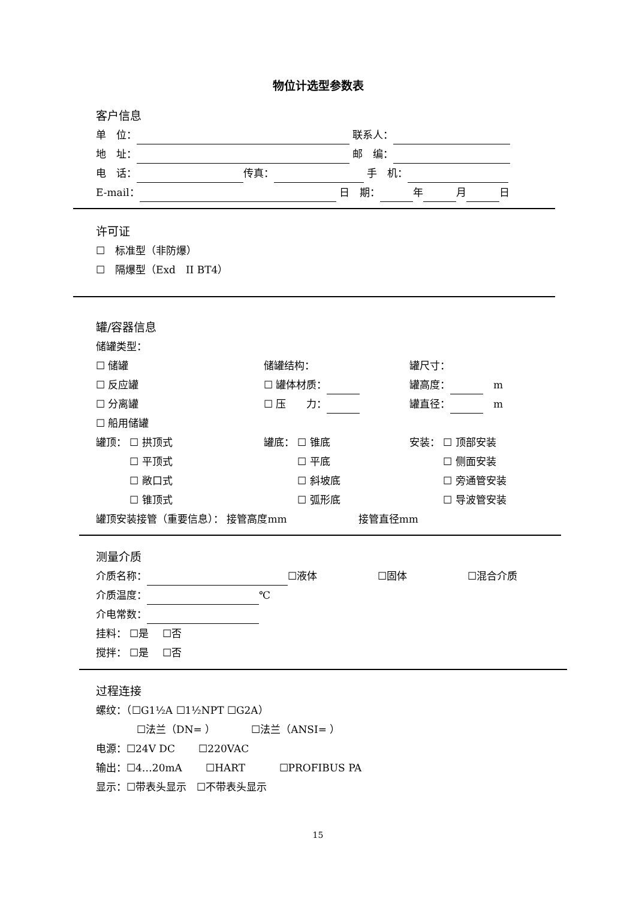物位计选型参数表
客户信息
单　位： 联系人：
地　址： 邮　编：
电　话： 传真： 手　机：
E-mail： 日　期： 年 月 日
许可证
☐　标准型（非防爆）
☐　隔爆型（Exd　II BT4）
罐/容器信息
储罐类型：
☐ 储罐 储罐结构： 罐尺寸：
☐ 反应罐 ☐ 罐体材质： 罐高度：　m
☐ 分离罐 ☐ 压　　力： 罐直径：　m
☐ 船用储罐
罐顶： ☐ 拱顶式 罐底： ☐ 锥底 安装： ☐ 顶部安装
　　　 ☐ 平顶式　　　 ☐ 平底　　　 ☐ 侧面安装
　　　 ☐ 敞口式　　　 ☐ 斜坡底　　　 ☐ 旁通管安装
　　　 ☐ 锥顶式　　　 ☐ 弧形底　　　 ☐ 导波管安装
罐顶安装接管（重要信息）： 接管高度mm　　　　　　　接管直径mm
测量介质
介质名称： ☐液体 ☐固体 ☐混合介质
介质温度： ℃
介电常数：
挂料： ☐是　 ☐否
搅拌： ☐是　 ☐否
过程连接
螺纹：（☐G1½A ☐1½NPT ☐G2A）
　　　　☐法兰（DN= ）　　　　☐法兰（ANSI= ）
电源：☐24V DC　　 ☐220VAC
输出：☐4…20mA　　 ☐HART　　　 ☐PROFIBUS PA
显示：☐带表头显示　☐不带表头显示
15